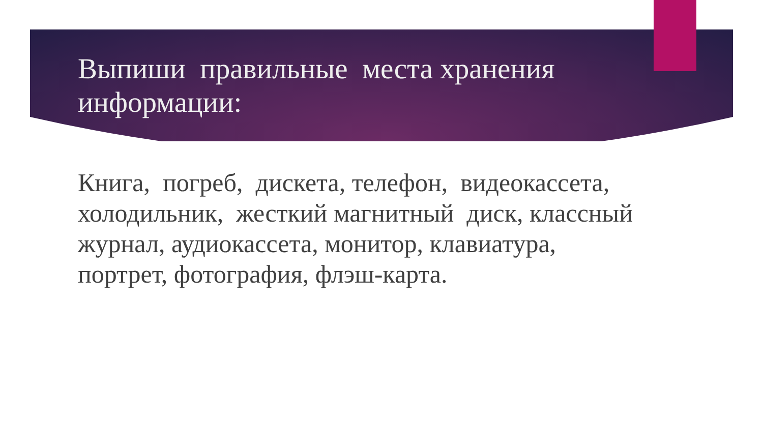Выпиши правильные места хранения информации:
Книга, погреб, дискета, телефон, видеокассета, холодильник, жесткий магнитный диск, классный журнал, аудиокассета, монитор, клавиатура, портрет, фотография, флэш-карта.